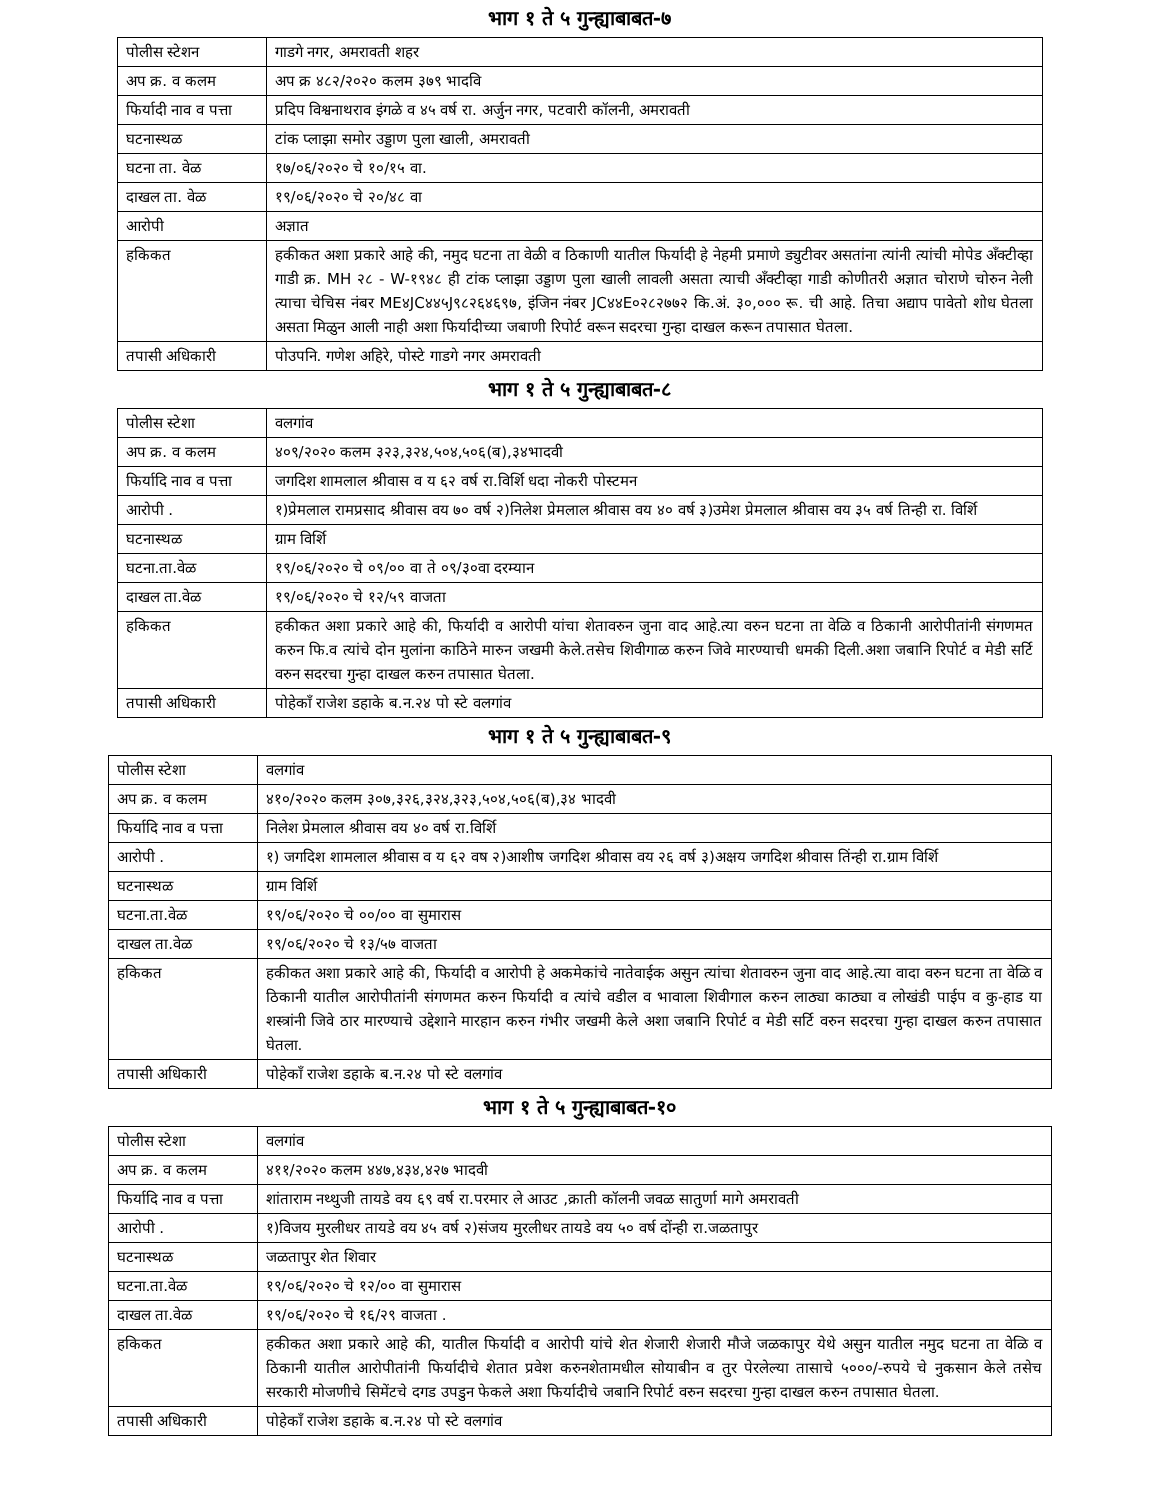भाग १ ते ५ गुन्ह्याबाबत-७
| पोलीस स्टेशन | गाडगे नगर, अमरावती शहर |
| अप क्र. व कलम | अप क्र ४८२/२०२० कलम ३७९ भादवि |
| फिर्यादी नाव व पत्ता | प्रदिप विश्वनाथराव इंगळे व ४५ वर्ष रा. अर्जुन नगर, पटवारी कॉलनी, अमरावती |
| घटनास्थळ | टांक प्लाझा समोर उड्डाण पुला खाली, अमरावती |
| घटना ता. वेळ | १७/०६/२०२० चे १०/१५ वा. |
| दाखल ता. वेळ | १९/०६/२०२० चे २०/४८ वा |
| आरोपी | अज्ञात |
| हकिकत | हकीकत अशा प्रकारे आहे की, नमुद घटना ता वेळी व ठिकाणी यातील फिर्यादी हे नेहमी प्रमाणे ड्युटीवर असतांना त्यांनी त्यांची मोपेड अँक्टीव्हा गाडी क्र. MH २८ - W-१९४८ ही टांक प्लाझा उड्डाण पुला खाली लावली असता त्याची अँक्टीव्हा गाडी कोणीतरी अज्ञात चोराणे चोरुन नेली त्याचा चेचिस नंबर ME४JC४४५J९८२६४६९७, इंजिन नंबर JC४४E०२८२७७२ कि.अं. ३०,००० रू. ची आहे. तिचा अद्याप पावेतो शोध घेतला असता मिळुन आली नाही अशा फिर्यादीच्या जबाणी रिपोर्ट वरून सदरचा गुन्हा दाखल करून तपासात घेतला. |
| तपासी अधिकारी | पोउपनि. गणेश अहिरे, पोस्टे गाडगे नगर अमरावती |
भाग १ ते ५ गुन्ह्याबाबत-८
| पोलीस स्टेशा | वलगांव |
| अप क्र. व कलम | ४०९/२०२० कलम ३२३,३२४,५०४,५०६(ब),३४भादवी |
| फिर्यादि नाव व पत्ता | जगदिश शामलाल श्रीवास व य ६२ वर्ष रा.विर्शि धदा नोकरी पोस्टमन |
| आरोपी . | १)प्रेमलाल रामप्रसाद श्रीवास वय ७० वर्ष २)निलेश प्रेमलाल श्रीवास वय ४० वर्ष ३)उमेश प्रेमलाल श्रीवास वय ३५ वर्ष तिन्ही रा. विर्शि |
| घटनास्थळ | ग्राम विर्शि |
| घटना.ता.वेळ | १९/०६/२०२० चे ०९/०० वा ते ०९/३०वा दरम्यान |
| दाखल ता.वेळ | १९/०६/२०२० चे १२/५९ वाजता |
| हकिकत | हकीकत अशा प्रकारे आहे की, फिर्यादी व आरोपी यांचा शेतावरुन जुना वाद आहे.त्या वरुन घटना ता वेळि व ठिकानी आरोपीतांनी संगणमत करुन फि.व त्यांचे दोन मुलांना काठिने मारुन जखमी केले.तसेच शिवीगाळ करुन जिवे मारण्याची धमकी दिली.अशा जबानि रिपोर्ट व मेडी सर्टि वरुन सदरचा गुन्हा दाखल करुन तपासात घेतला. |
| तपासी अधिकारी | पोहेकाँ राजेश डहाके ब.न.२४ पो स्टे वलगांव |
भाग १ ते ५ गुन्ह्याबाबत-९
| पोलीस स्टेशा | वलगांव |
| अप क्र. व कलम | ४१०/२०२० कलम ३०७,३२६,३२४,३२३,५०४,५०६(ब),३४ भादवी |
| फिर्यादि नाव व पत्ता | निलेश प्रेमलाल श्रीवास वय ४० वर्ष रा.विर्शि |
| आरोपी . | १) जगदिश शामलाल श्रीवास व य ६२ वष २)आशीष जगदिश श्रीवास वय २६ वर्ष ३)अक्षय जगदिश श्रीवास तिंन्ही रा.ग्राम विर्शि |
| घटनास्थळ | ग्राम विर्शि |
| घटना.ता.वेळ | १९/०६/२०२० चे ००/०० वा सुमारास |
| दाखल ता.वेळ | १९/०६/२०२० चे १३/५७ वाजता |
| हकिकत | हकीकत अशा प्रकारे आहे की, फिर्यादी व आरोपी हे अकमेकांचे नातेवाईक असुन त्यांचा शेतावरुन जुना वाद आहे.त्या वादा वरुन घटना ता वेळि व ठिकानी यातील आरोपीतांनी संगणमत करुन फिर्यादी व त्यांचे वडील व भावाला शिवीगाल करुन लाठ्या काठ्या व लोखंडी पाईप व कु-हाड या शस्त्रांनी जिवे ठार मारण्याचे उद्देशाने मारहान करुन गंभीर जखमी केले अशा जबानि रिपोर्ट व मेडी सर्टि वरुन सदरचा गुन्हा दाखल करुन तपासात घेतला. |
| तपासी अधिकारी | पोहेकाँ राजेश डहाके ब.न.२४ पो स्टे वलगांव |
भाग १ ते ५ गुन्ह्याबाबत-१०
| पोलीस स्टेशा | वलगांव |
| अप क्र. व कलम | ४११/२०२० कलम ४४७,४३४,४२७ भादवी |
| फिर्यादि नाव व पत्ता | शांताराम नथ्थुजी तायडे वय ६९ वर्ष रा.परमार ले आउट ,क्राती कॉलनी जवळ सातुर्णा मागे अमरावती |
| आरोपी . | १)विजय मुरलीधर तायडे वय ४५ वर्ष २)संजय मुरलीधर तायडे वय ५० वर्ष दोंन्ही रा.जळतापुर |
| घटनास्थळ | जळतापुर शेत शिवार |
| घटना.ता.वेळ | १९/०६/२०२० चे १२/०० वा सुमारास |
| दाखल ता.वेळ | १९/०६/२०२० चे १६/२९ वाजता . |
| हकिकत | हकीकत अशा प्रकारे आहे की, यातील फिर्यादी व आरोपी यांचे शेत शेजारी शेजारी मौजे जळकापुर येथे असुन यातील नमुद घटना ता वेळि व ठिकानी यातील आरोपीतांनी फिर्यादीचे शेतात प्रवेश करुनशेतामधील सोयाबीन व तुर पेरलेल्या तासाचे ५०००/-रुपये चे नुकसान केले तसेच सरकारी मोजणीचे सिमेंटचे दगड उपडुन फेकले अशा फिर्यादीचे जबानि रिपोर्ट वरुन सदरचा गुन्हा दाखल करुन तपासात घेतला. |
| तपासी अधिकारी | पोहेकाँ राजेश डहाके ब.न.२४ पो स्टे वलगांव |